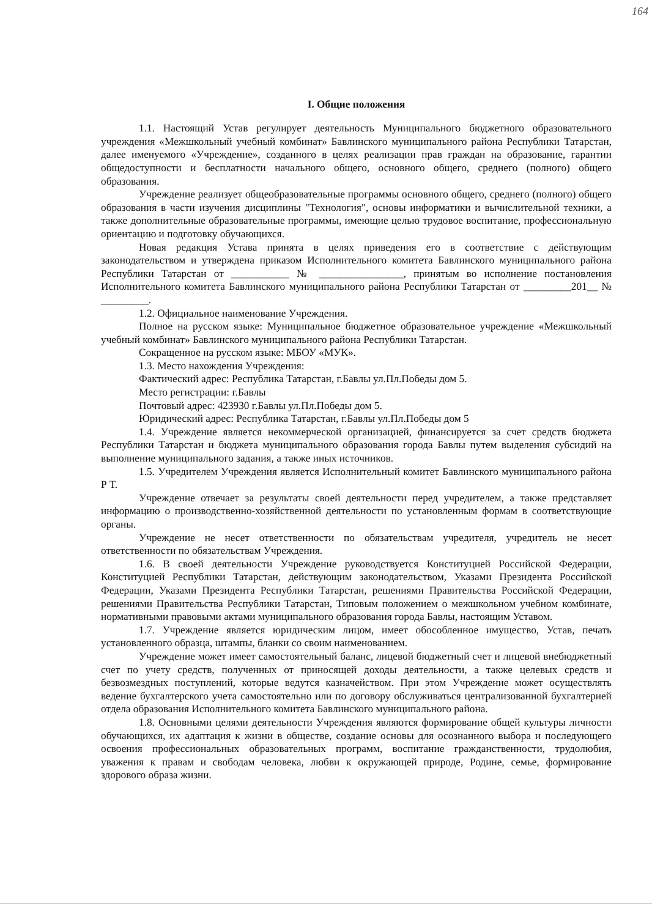164
I. Общие положения
1.1. Настоящий Устав регулирует деятельность Муниципального бюджетного образовательного учреждения «Межшкольный учебный комбинат» Бавлинского муниципального района Республики Татарстан, далее именуемого «Учреждение», созданного в целях реализации прав граждан на образование, гарантии общедоступности и бесплатности начального общего, основного общего, среднего (полного) общего образования.
Учреждение реализует общеобразовательные программы основного общего, среднего (полного) общего образования в части изучения дисциплины "Технология", основы информатики и вычислительной техники, а также дополнительные образовательные программы, имеющие целью трудовое воспитание, профессиональную ориентацию и подготовку обучающихся.
Новая редакция Устава принята в целях приведения его в соответствие с действующим законодательством и утверждена приказом Исполнительного комитета Бавлинского муниципального района Республики Татарстан от ___________ № ________________, принятым во исполнение постановления Исполнительного комитета Бавлинского муниципального района Республики Татарстан от _________201__ № _________.
1.2. Официальное наименование Учреждения.
Полное на русском языке: Муниципальное бюджетное образовательное учреждение «Межшкольный учебный комбинат» Бавлинского муниципального района Республики Татарстан.
Сокращенное на русском языке: МБОУ «МУК».
1.3. Место нахождения Учреждения:
Фактический адрес: Республика Татарстан, г.Бавлы ул.Пл.Победы дом 5.
Место регистрации: г.Бавлы
Почтовый адрес: 423930 г.Бавлы ул.Пл.Победы дом 5.
Юридический адрес: Республика Татарстан, г.Бавлы ул.Пл.Победы дом 5
1.4. Учреждение является некоммерческой организацией, финансируется за счет средств бюджета Республики Татарстан и бюджета муниципального образования города Бавлы путем выделения субсидий на выполнение муниципального задания, а также иных источников.
1.5. Учредителем Учреждения является Исполнительный комитет Бавлинского муниципального района Р Т.
Учреждение отвечает за результаты своей деятельности перед учредителем, а также представляет информацию о производственно-хозяйственной деятельности по установленным формам в соответствующие органы.
Учреждение не несет ответственности по обязательствам учредителя, учредитель не несет ответственности по обязательствам Учреждения.
1.6. В своей деятельности Учреждение руководствуется Конституцией Российской Федерации, Конституцией Республики Татарстан, действующим законодательством, Указами Президента Российской Федерации, Указами Президента Республики Татарстан, решениями Правительства Российской Федерации, решениями Правительства Республики Татарстан, Типовым положением о межшкольном учебном комбинате, нормативными правовыми актами муниципального образования города Бавлы, настоящим Уставом.
1.7. Учреждение является юридическим лицом, имеет обособленное имущество, Устав, печать установленного образца, штампы, бланки со своим наименованием.
Учреждение может имеет самостоятельный баланс, лицевой бюджетный счет и лицевой внебюджетный счет по учету средств, полученных от приносящей доходы деятельности, а также целевых средств и безвозмездных поступлений, которые ведутся казначейством. При этом Учреждение может осуществлять ведение бухгалтерского учета самостоятельно или по договору обслуживаться централизованной бухгалтерией отдела образования Исполнительного комитета Бавлинского муниципального района.
1.8. Основными целями деятельности Учреждения являются формирование общей культуры личности обучающихся, их адаптация к жизни в обществе, создание основы для осознанного выбора и последующего освоения профессиональных образовательных программ, воспитание гражданственности, трудолюбия, уважения к правам и свободам человека, любви к окружающей природе, Родине, семье, формирование здорового образа жизни.